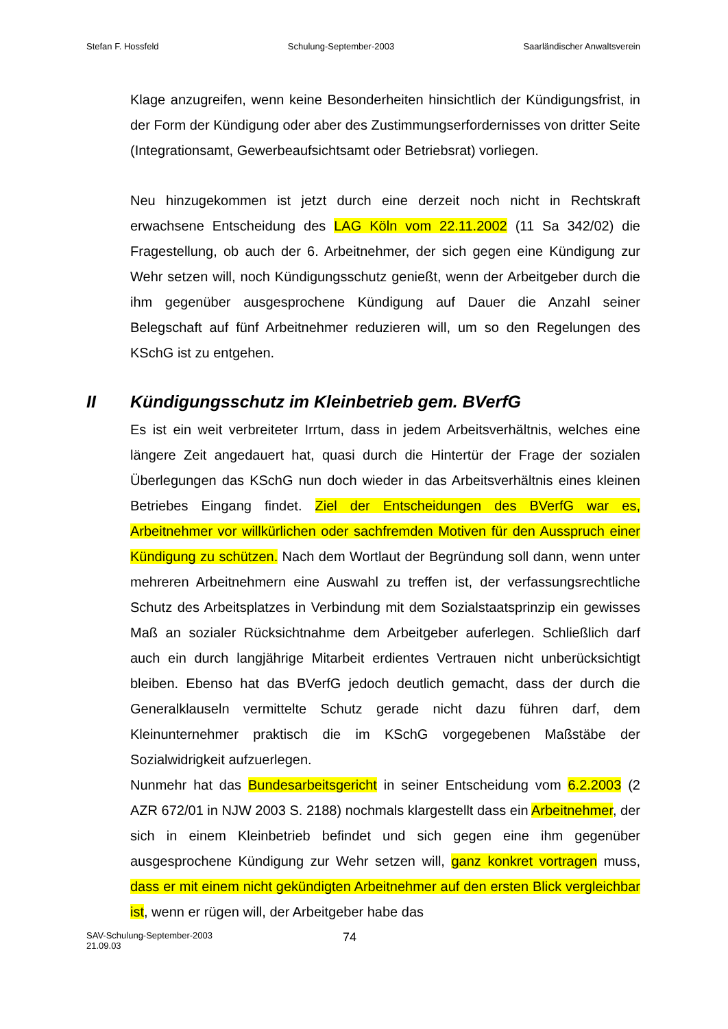Stefan F. Hossfeld Schulung-September-2003 Saarländischer Anwaltsverein
Klage anzugreifen, wenn keine Besonderheiten hinsichtlich der Kündigungsfrist, in der Form der Kündigung oder aber des Zustimmungserfordernisses von dritter Seite (Integrationsamt, Gewerbeaufsichtsamt oder Betriebsrat) vorliegen.
Neu hinzugekommen ist jetzt durch eine derzeit noch nicht in Rechtskraft erwachsene Entscheidung des LAG Köln vom 22.11.2002 (11 Sa 342/02) die Fragestellung, ob auch der 6. Arbeitnehmer, der sich gegen eine Kündigung zur Wehr setzen will, noch Kündigungsschutz genießt, wenn der Arbeitgeber durch die ihm gegenüber ausgesprochene Kündigung auf Dauer die Anzahl seiner Belegschaft auf fünf Arbeitnehmer reduzieren will, um so den Regelungen des KSchG ist zu entgehen.
II Kündigungsschutz im Kleinbetrieb gem. BVerfG
Es ist ein weit verbreiteter Irrtum, dass in jedem Arbeitsverhältnis, welches eine längere Zeit angedauert hat, quasi durch die Hintertür der Frage der sozialen Überlegungen das KSchG nun doch wieder in das Arbeitsverhältnis eines kleinen Betriebes Eingang findet. Ziel der Entscheidungen des BVerfG war es, Arbeitnehmer vor willkürlichen oder sachfremden Motiven für den Ausspruch einer Kündigung zu schützen. Nach dem Wortlaut der Begründung soll dann, wenn unter mehreren Arbeitnehmern eine Auswahl zu treffen ist, der verfassungsrechtliche Schutz des Arbeitsplatzes in Verbindung mit dem Sozialstaatsprinzip ein gewisses Maß an sozialer Rücksichtnahme dem Arbeitgeber auferlegen. Schließlich darf auch ein durch langjährige Mitarbeit erdientes Vertrauen nicht unberücksichtigt bleiben. Ebenso hat das BVerfG jedoch deutlich gemacht, dass der durch die Generalklauseln vermittelte Schutz gerade nicht dazu führen darf, dem Kleinunternehmer praktisch die im KSchG vorgegebenen Maßstäbe der Sozialwidrigkeit aufzuerlegen.
Nunmehr hat das Bundesarbeitsgericht in seiner Entscheidung vom 6.2.2003 (2 AZR 672/01 in NJW 2003 S. 2188) nochmals klargestellt dass ein Arbeitnehmer, der sich in einem Kleinbetrieb befindet und sich gegen eine ihm gegenüber ausgesprochene Kündigung zur Wehr setzen will, ganz konkret vortragen muss, dass er mit einem nicht gekündigten Arbeitnehmer auf den ersten Blick vergleichbar ist, wenn er rügen will, der Arbeitgeber habe das
SAV-Schulung-September-2003
21.09.03
74